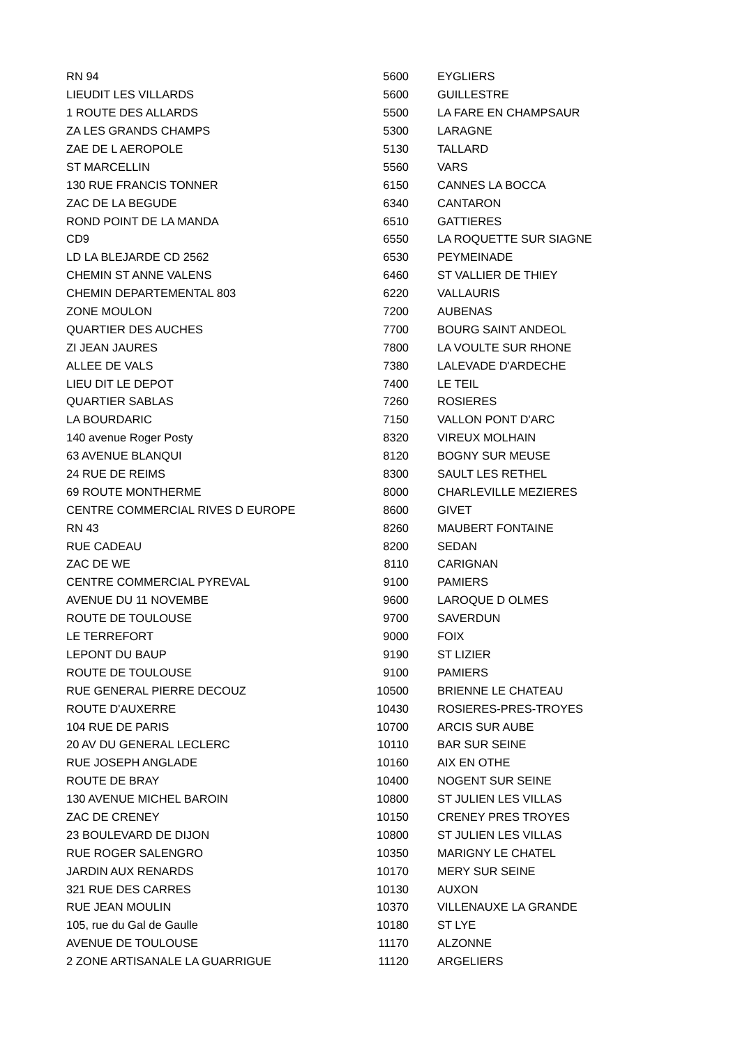| RN 94 | 5600 | EYGLIERS |
| LIEUDIT LES VILLARDS | 5600 | GUILLESTRE |
| 1 ROUTE DES ALLARDS | 5500 | LA FARE EN CHAMPSAUR |
| ZA LES GRANDS CHAMPS | 5300 | LARAGNE |
| ZAE DE L AEROPOLE | 5130 | TALLARD |
| ST MARCELLIN | 5560 | VARS |
| 130 RUE FRANCIS TONNER | 6150 | CANNES LA BOCCA |
| ZAC DE LA BEGUDE | 6340 | CANTARON |
| ROND POINT DE LA MANDA | 6510 | GATTIERES |
| CD9 | 6550 | LA ROQUETTE SUR SIAGNE |
| LD LA BLEJARDE CD 2562 | 6530 | PEYMEINADE |
| CHEMIN ST ANNE VALENS | 6460 | ST VALLIER DE THIEY |
| CHEMIN DEPARTEMENTAL 803 | 6220 | VALLAURIS |
| ZONE MOULON | 7200 | AUBENAS |
| QUARTIER DES AUCHES | 7700 | BOURG SAINT ANDEOL |
| ZI JEAN JAURES | 7800 | LA VOULTE SUR RHONE |
| ALLEE DE VALS | 7380 | LALEVADE D'ARDECHE |
| LIEU DIT LE DEPOT | 7400 | LE TEIL |
| QUARTIER SABLAS | 7260 | ROSIERES |
| LA BOURDARIC | 7150 | VALLON PONT D'ARC |
| 140 avenue Roger Posty | 8320 | VIREUX MOLHAIN |
| 63 AVENUE BLANQUI | 8120 | BOGNY SUR MEUSE |
| 24 RUE DE REIMS | 8300 | SAULT LES RETHEL |
| 69 ROUTE MONTHERME | 8000 | CHARLEVILLE MEZIERES |
| CENTRE COMMERCIAL RIVES D EUROPE | 8600 | GIVET |
| RN 43 | 8260 | MAUBERT FONTAINE |
| RUE CADEAU | 8200 | SEDAN |
| ZAC DE WE | 8110 | CARIGNAN |
| CENTRE COMMERCIAL PYREVAL | 9100 | PAMIERS |
| AVENUE DU 11 NOVEMBE | 9600 | LAROQUE D OLMES |
| ROUTE DE TOULOUSE | 9700 | SAVERDUN |
| LE TERREFORT | 9000 | FOIX |
| LEPONT DU BAUP | 9190 | ST LIZIER |
| ROUTE DE TOULOUSE | 9100 | PAMIERS |
| RUE GENERAL PIERRE DECOUZ | 10500 | BRIENNE LE CHATEAU |
| ROUTE D'AUXERRE | 10430 | ROSIERES-PRES-TROYES |
| 104 RUE DE PARIS | 10700 | ARCIS SUR AUBE |
| 20 AV DU GENERAL LECLERC | 10110 | BAR SUR SEINE |
| RUE JOSEPH ANGLADE | 10160 | AIX EN OTHE |
| ROUTE DE BRAY | 10400 | NOGENT SUR SEINE |
| 130 AVENUE MICHEL BAROIN | 10800 | ST JULIEN LES VILLAS |
| ZAC DE CRENEY | 10150 | CRENEY PRES TROYES |
| 23 BOULEVARD DE DIJON | 10800 | ST JULIEN LES VILLAS |
| RUE ROGER SALENGRO | 10350 | MARIGNY LE CHATEL |
| JARDIN AUX RENARDS | 10170 | MERY SUR SEINE |
| 321 RUE DES CARRES | 10130 | AUXON |
| RUE JEAN MOULIN | 10370 | VILLENAUXE LA GRANDE |
| 105, rue du Gal de Gaulle | 10180 | ST LYE |
| AVENUE DE TOULOUSE | 11170 | ALZONNE |
| 2 ZONE ARTISANALE LA GUARRIGUE | 11120 | ARGELIERS |